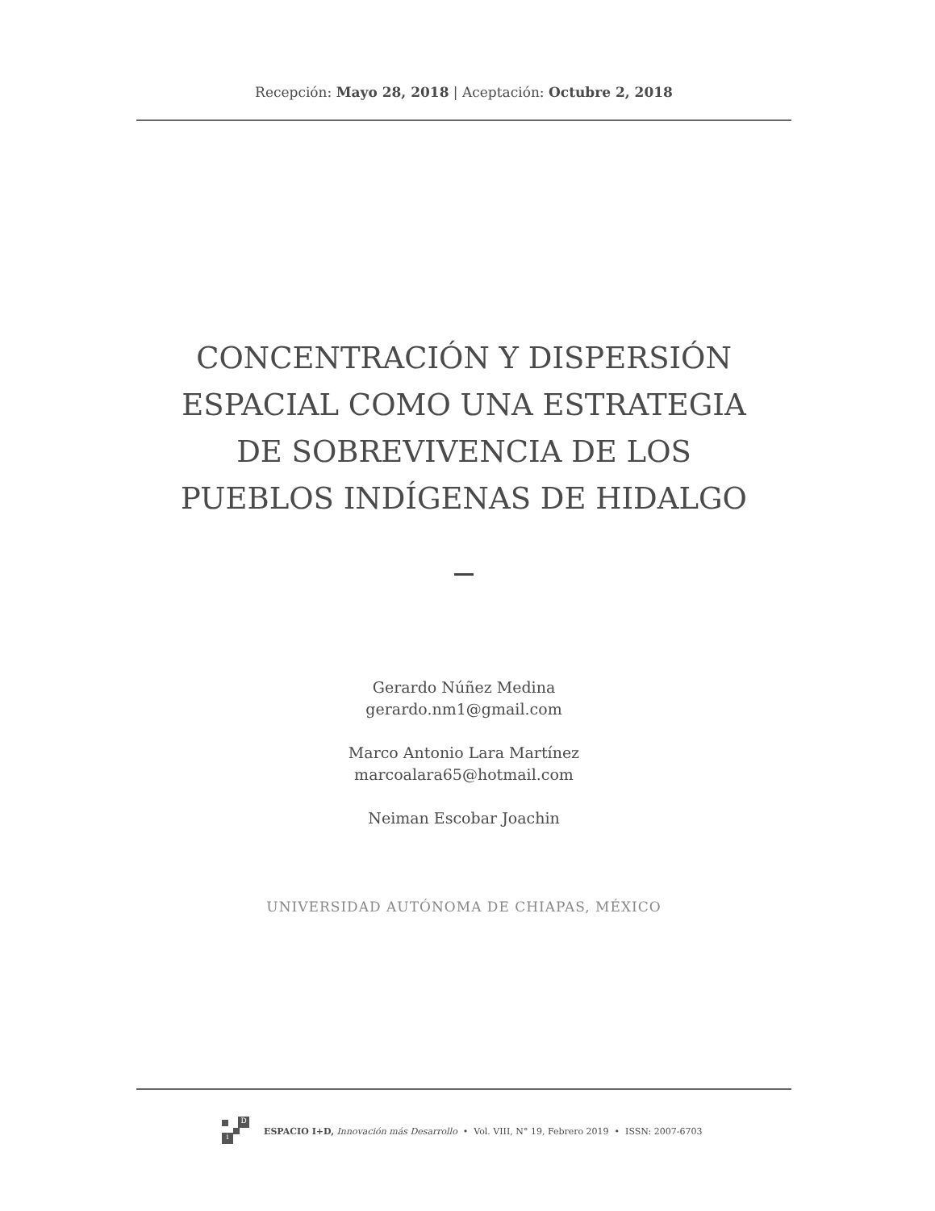Recepción: Mayo 28, 2018 | Aceptación: Octubre 2, 2018
CONCENTRACIÓN Y DISPERSIÓN
ESPACIAL COMO UNA ESTRATEGIA
DE SOBREVIVENCIA DE LOS
PUEBLOS INDÍGENAS DE HIDALGO
Gerardo Núñez Medina
gerardo.nm1@gmail.com
Marco Antonio Lara Martínez
marcoalara65@hotmail.com
Neiman Escobar Joachin
UNIVERSIDAD AUTÓNOMA DE CHIAPAS, MÉXICO
D
i
ESPACIO I+D, Innovación más Desarrollo • Vol. VIII, N° 19, Febrero 2019 • ISSN: 2007-6703